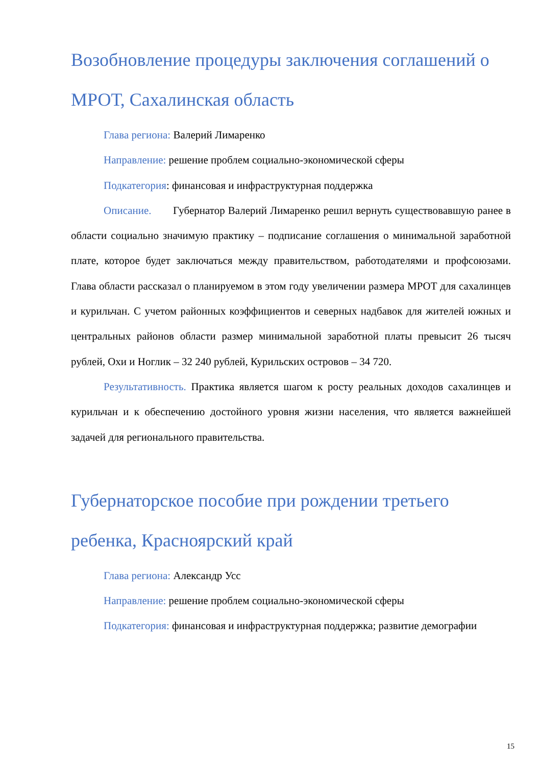Возобновление процедуры заключения соглашений о МРОТ, Сахалинская область
Глава региона: Валерий Лимаренко
Направление: решение проблем социально-экономической сферы
Подкатегория: финансовая и инфраструктурная поддержка
Описание. Губернатор Валерий Лимаренко решил вернуть существовавшую ранее в области социально значимую практику – подписание соглашения о минимальной заработной плате, которое будет заключаться между правительством, работодателями и профсоюзами. Глава области рассказал о планируемом в этом году увеличении размера МРОТ для сахалинцев и курильчан. С учетом районных коэффициентов и северных надбавок для жителей южных и центральных районов области размер минимальной заработной платы превысит 26 тысяч рублей, Охи и Ноглик – 32 240 рублей, Курильских островов – 34 720.
Результативность. Практика является шагом к росту реальных доходов сахалинцев и курильчан и к обеспечению достойного уровня жизни населения, что является важнейшей задачей для регионального правительства.
Губернаторское пособие при рождении третьего ребенка, Красноярский край
Глава региона: Александр Усс
Направление: решение проблем социально-экономической сферы
Подкатегория: финансовая и инфраструктурная поддержка; развитие демографии
15